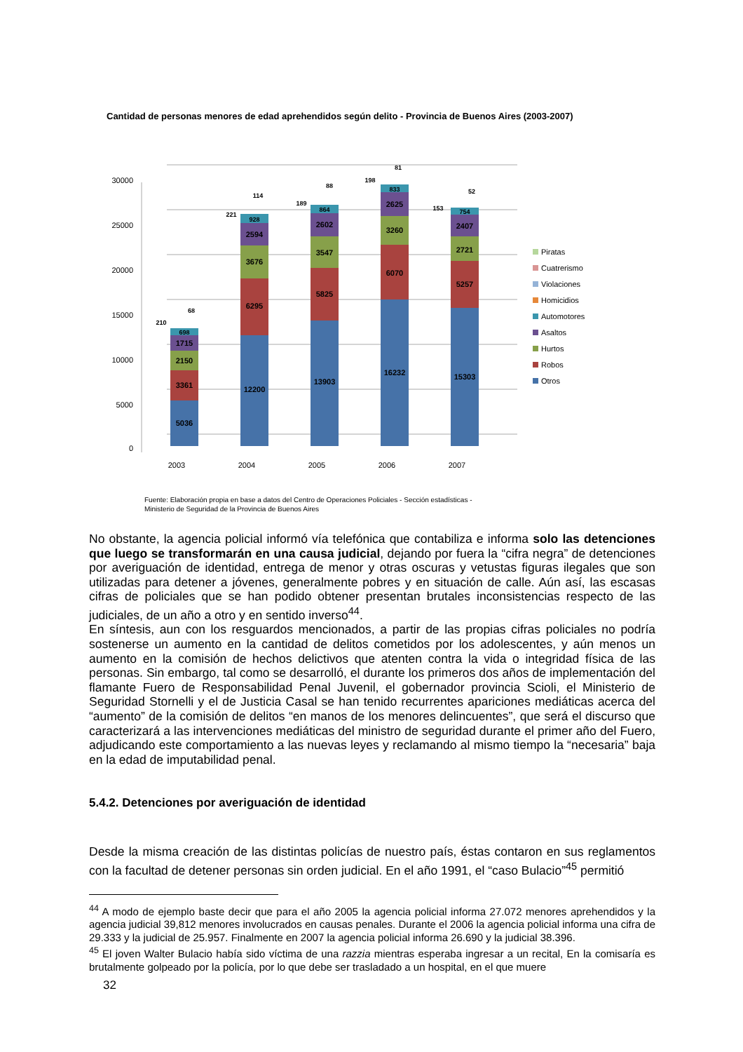Cantidad de personas menores de edad aprehendidos según delito - Provincia de Buenos Aires (2003-2007)
0
5000
10000
15000
20000
25000
30000
2003
2004
2005
2006
2007
5036
3361
2150
1715
698
12200
6295
3676
2594
928
13903
5825
3547
2602
864
16232
6070
3260
2625
833
15303
5257
2721
2407
754
210
68
221
114
189
88
198
81
153
52
Piratas
Cuatrerismo
Violaciones
Homicidios
Automotores
Asaltos
Hurtos
Robos
Otros
Fuente: Elaboración propia en base a datos del Centro de Operaciones Policiales - Sección estadísticas -
Ministerio de Seguridad de la Provincia de Buenos Aires
No obstante, la agencia policial informó vía telefónica que contabiliza e informa solo las detenciones que luego se transformarán en una causa judicial, dejando por fuera la “cifra negra” de detenciones por averiguación de identidad, entrega de menor y otras oscuras y vetustas figuras ilegales que son utilizadas para detener a jóvenes, generalmente pobres y en situación de calle. Aún así, las escasas cifras de policiales que se han podido obtener presentan brutales inconsistencias respecto de las judiciales, de un año a otro y en sentido inverso<sup>44</sup>.
En síntesis, aun con los resguardos mencionados, a partir de las propias cifras policiales no podría sostenerse un aumento en la cantidad de delitos cometidos por los adolescentes, y aún menos un aumento en la comisión de hechos delictivos que atenten contra la vida o integridad física de las personas. Sin embargo, tal como se desarrolló, el durante los primeros dos años de implementación del flamante Fuero de Responsabilidad Penal Juvenil, el gobernador provincia Scioli, el Ministerio de Seguridad Stornelli y el de Justicia Casal se han tenido recurrentes apariciones mediáticas acerca del “aumento” de la comisión de delitos “en manos de los menores delincuentes”, que será el discurso que caracterizará a las intervenciones mediáticas del ministro de seguridad durante el primer año del Fuero, adjudicando este comportamiento a las nuevas leyes y reclamando al mismo tiempo la “necesaria” baja en la edad de imputabilidad penal.
5.4.2. Detenciones por averiguación de identidad
Desde la misma creación de las distintas policías de nuestro país, éstas contaron en sus reglamentos con la facultad de detener personas sin orden judicial. En el año 1991, el “caso Bulacio”<sup>45</sup> permitió
<sup>44</sup> A modo de ejemplo baste decir que para el año 2005 la agencia policial informa 27.072 menores aprehendidos y la agencia judicial 39,812 menores involucrados en causas penales. Durante el 2006 la agencia policial informa una cifra de 29.333 y la judicial de 25.957. Finalmente en 2007 la agencia policial informa 26.690 y la judicial 38.396.
<sup>45</sup> El joven Walter Bulacio había sido víctima de una razzia mientras esperaba ingresar a un recital, En la comisaría es brutalmente golpeado por la policía, por lo que debe ser trasladado a un hospital, en el que muere
32